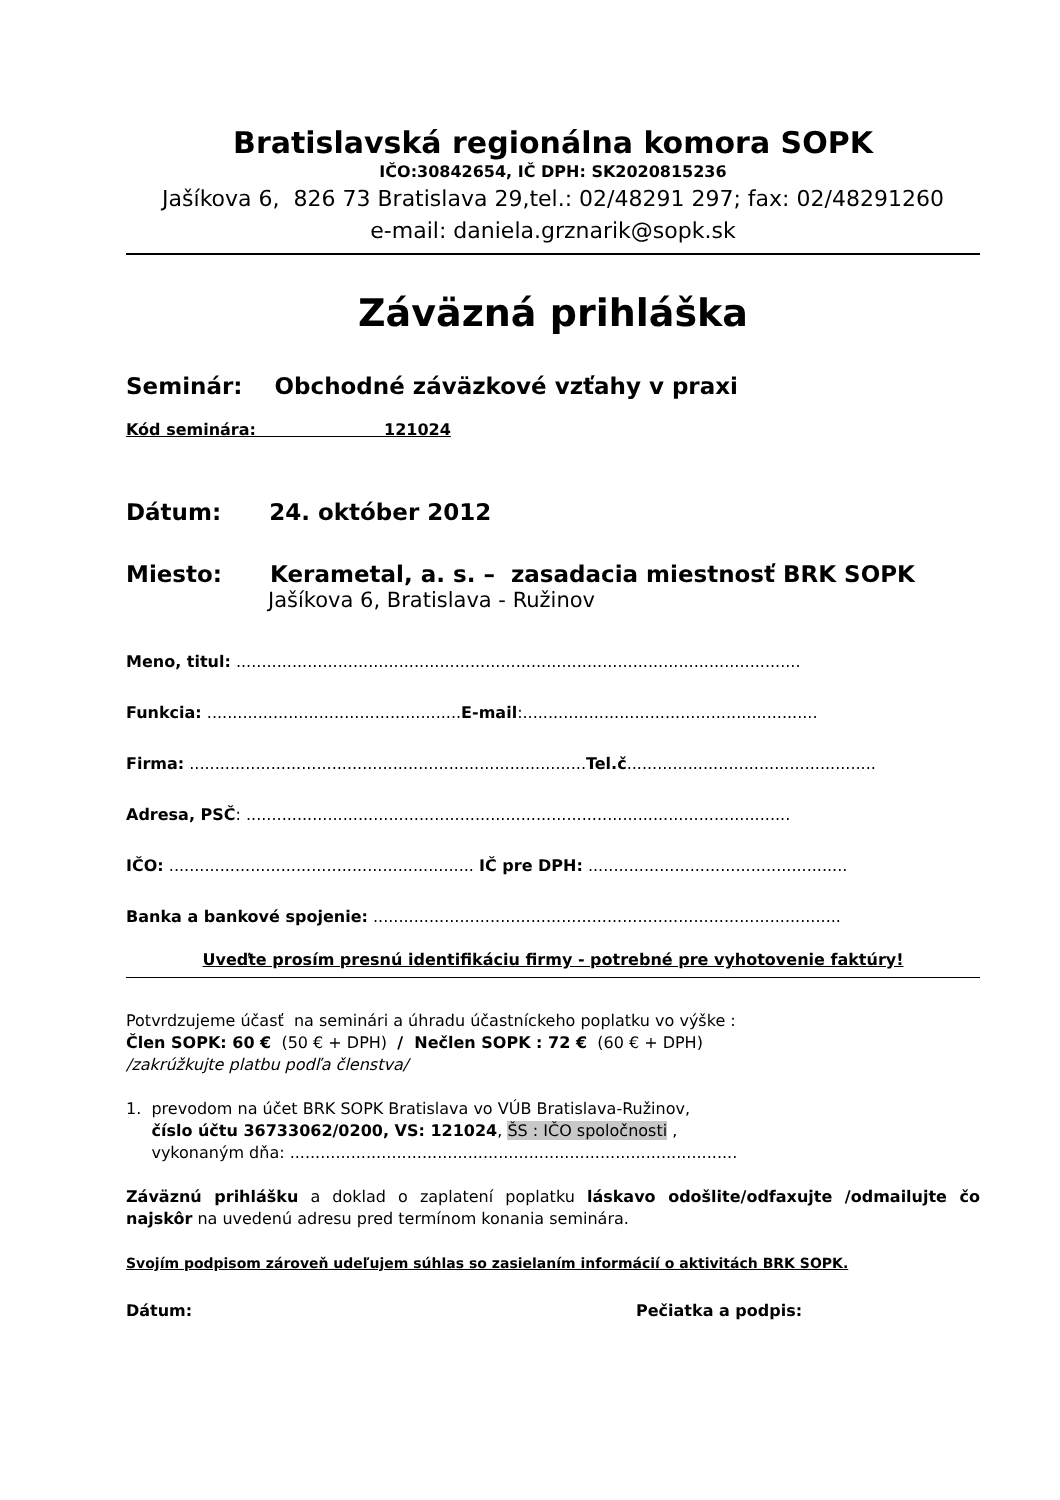Bratislavská regionálna komora SOPK
IČO:30842654, IČ DPH: SK2020815236
Jašíkova 6, 826 73 Bratislava 29,tel.: 02/48291 297; fax: 02/48291260
e-mail: daniela.grznarik@sopk.sk
Záväzná prihláška
Seminár: Obchodné záväzkové vzťahy v praxi
Kód seminára: 121024
Dátum: 24. október 2012
Miesto: Kerametal, a. s. – zasadacia miestnosť BRK SOPK
Jašíkova 6, Bratislava - Ružinov
Meno, titul: ...............................................................................................................
Funkcia: ..................................................E-mail:..........................................................
Firma: ..............................................................................Tel.č.................................................
Adresa, PSČ: ...........................................................................................................
IČO: ............................................................ IČ pre DPH: ...................................................
Banka a bankové spojenie: ............................................................................................
Uveďte prosím presnú identifikáciu firmy - potrebné pre vyhotovenie faktúry!
Potvrdzujeme účasť na seminári a úhradu účastníckeho poplatku vo výške :
Člen SOPK: 60 € (50 € + DPH) / Nečlen SOPK : 72 € (60 € + DPH)
/zakrúžkujte platbu podľa členstva/
1. prevodom na účet BRK SOPK Bratislava vo VÚB Bratislava-Ružinov,
číslo účtu 36733062/0200, VS: 121024, ŠS : IČO spoločnosti ,
vykonaným dňa: ........................................................................................
Záväznú prihlášku a doklad o zaplatení poplatku láskavo odošlite/odfaxujte /odmailujte čo najskôr na uvedenú adresu pred termínom konania seminára.
Svojím podpisom zároveň udeľujem súhlas so zasielaním informácií o aktivitách BRK SOPK.
Dátum: Pečiatka a podpis: